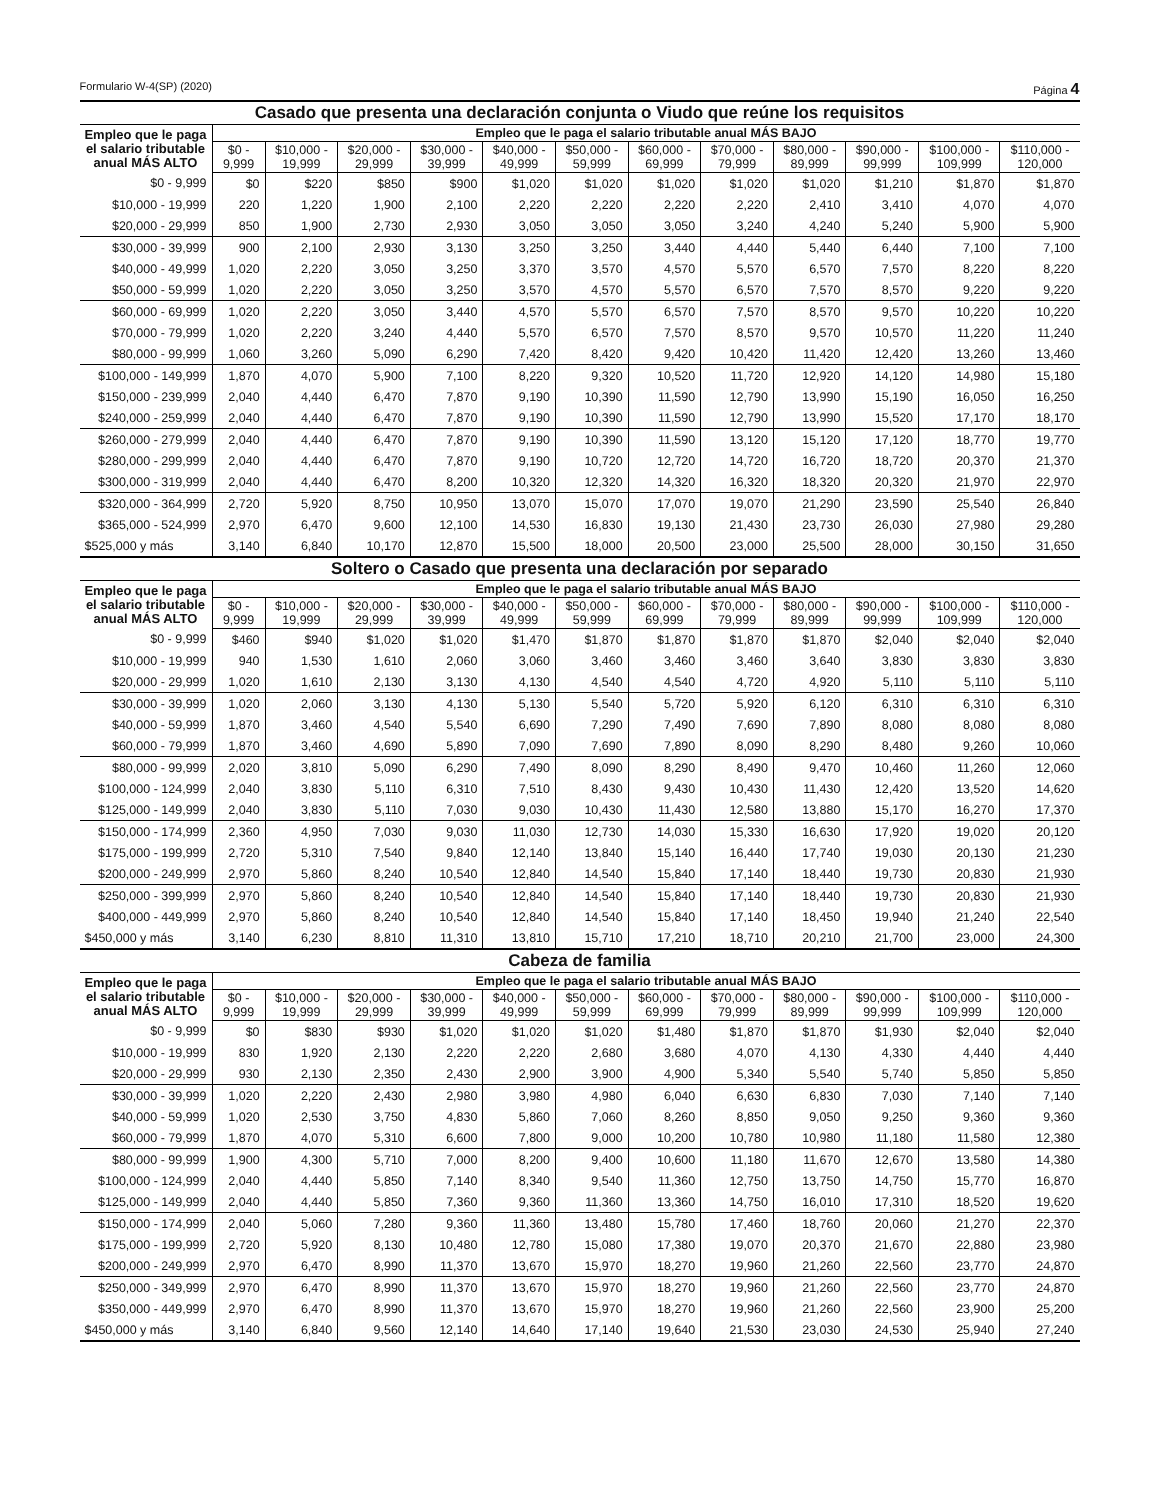Formulario W-4(SP) (2020) Página 4
Casado que presenta una declaración conjunta o Viudo que reúne los requisitos
| Empleo que le paga el salario tributable anual MÁS ALTO | Empleo que le paga el salario tributable anual MÁS BAJO | | | | | | | | | | | |
| --- | --- | --- | --- | --- | --- | --- | --- | --- | --- | --- | --- | --- |
| | $0 - 9,999 | $10,000 - 19,999 | $20,000 - 29,999 | $30,000 - 39,999 | $40,000 - 49,999 | $50,000 - 59,999 | $60,000 - 69,999 | $70,000 - 79,999 | $80,000 - 89,999 | $90,000 - 99,999 | $100,000 - 109,999 | $110,000 - 120,000 |
| $0 - 9,999 | $0 | $220 | $850 | $900 | $1,020 | $1,020 | $1,020 | $1,020 | $1,020 | $1,210 | $1,870 | $1,870 |
| $10,000 - 19,999 | 220 | 1,220 | 1,900 | 2,100 | 2,220 | 2,220 | 2,220 | 2,220 | 2,410 | 3,410 | 4,070 | 4,070 |
| $20,000 - 29,999 | 850 | 1,900 | 2,730 | 2,930 | 3,050 | 3,050 | 3,050 | 3,240 | 4,240 | 5,240 | 5,900 | 5,900 |
| $30,000 - 39,999 | 900 | 2,100 | 2,930 | 3,130 | 3,250 | 3,250 | 3,440 | 4,440 | 5,440 | 6,440 | 7,100 | 7,100 |
| $40,000 - 49,999 | 1,020 | 2,220 | 3,050 | 3,250 | 3,370 | 3,570 | 4,570 | 5,570 | 6,570 | 7,570 | 8,220 | 8,220 |
| $50,000 - 59,999 | 1,020 | 2,220 | 3,050 | 3,250 | 3,570 | 4,570 | 5,570 | 6,570 | 7,570 | 8,570 | 9,220 | 9,220 |
| $60,000 - 69,999 | 1,020 | 2,220 | 3,050 | 3,440 | 4,570 | 5,570 | 6,570 | 7,570 | 8,570 | 9,570 | 10,220 | 10,220 |
| $70,000 - 79,999 | 1,020 | 2,220 | 3,240 | 4,440 | 5,570 | 6,570 | 7,570 | 8,570 | 9,570 | 10,570 | 11,220 | 11,240 |
| $80,000 - 99,999 | 1,060 | 3,260 | 5,090 | 6,290 | 7,420 | 8,420 | 9,420 | 10,420 | 11,420 | 12,420 | 13,260 | 13,460 |
| $100,000 - 149,999 | 1,870 | 4,070 | 5,900 | 7,100 | 8,220 | 9,320 | 10,520 | 11,720 | 12,920 | 14,120 | 14,980 | 15,180 |
| $150,000 - 239,999 | 2,040 | 4,440 | 6,470 | 7,870 | 9,190 | 10,390 | 11,590 | 12,790 | 13,990 | 15,190 | 16,050 | 16,250 |
| $240,000 - 259,999 | 2,040 | 4,440 | 6,470 | 7,870 | 9,190 | 10,390 | 11,590 | 12,790 | 13,990 | 15,520 | 17,170 | 18,170 |
| $260,000 - 279,999 | 2,040 | 4,440 | 6,470 | 7,870 | 9,190 | 10,390 | 11,590 | 13,120 | 15,120 | 17,120 | 18,770 | 19,770 |
| $280,000 - 299,999 | 2,040 | 4,440 | 6,470 | 7,870 | 9,190 | 10,720 | 12,720 | 14,720 | 16,720 | 18,720 | 20,370 | 21,370 |
| $300,000 - 319,999 | 2,040 | 4,440 | 6,470 | 8,200 | 10,320 | 12,320 | 14,320 | 16,320 | 18,320 | 20,320 | 21,970 | 22,970 |
| $320,000 - 364,999 | 2,720 | 5,920 | 8,750 | 10,950 | 13,070 | 15,070 | 17,070 | 19,070 | 21,290 | 23,590 | 25,540 | 26,840 |
| $365,000 - 524,999 | 2,970 | 6,470 | 9,600 | 12,100 | 14,530 | 16,830 | 19,130 | 21,430 | 23,730 | 26,030 | 27,980 | 29,280 |
| $525,000 y más | 3,140 | 6,840 | 10,170 | 12,870 | 15,500 | 18,000 | 20,500 | 23,000 | 25,500 | 28,000 | 30,150 | 31,650 |
Soltero o Casado que presenta una declaración por separado
| Empleo que le paga el salario tributable anual MÁS ALTO | Empleo que le paga el salario tributable anual MÁS BAJO | | | | | | | | | | | |
| --- | --- | --- | --- | --- | --- | --- | --- | --- | --- | --- | --- | --- |
| | $0 - 9,999 | $10,000 - 19,999 | $20,000 - 29,999 | $30,000 - 39,999 | $40,000 - 49,999 | $50,000 - 59,999 | $60,000 - 69,999 | $70,000 - 79,999 | $80,000 - 89,999 | $90,000 - 99,999 | $100,000 - 109,999 | $110,000 - 120,000 |
| $0 - 9,999 | $460 | $940 | $1,020 | $1,020 | $1,470 | $1,870 | $1,870 | $1,870 | $1,870 | $2,040 | $2,040 | $2,040 |
| $10,000 - 19,999 | 940 | 1,530 | 1,610 | 2,060 | 3,060 | 3,460 | 3,460 | 3,460 | 3,640 | 3,830 | 3,830 | 3,830 |
| $20,000 - 29,999 | 1,020 | 1,610 | 2,130 | 3,130 | 4,130 | 4,540 | 4,540 | 4,720 | 4,920 | 5,110 | 5,110 | 5,110 |
| $30,000 - 39,999 | 1,020 | 2,060 | 3,130 | 4,130 | 5,130 | 5,540 | 5,720 | 5,920 | 6,120 | 6,310 | 6,310 | 6,310 |
| $40,000 - 59,999 | 1,870 | 3,460 | 4,540 | 5,540 | 6,690 | 7,290 | 7,490 | 7,690 | 7,890 | 8,080 | 8,080 | 8,080 |
| $60,000 - 79,999 | 1,870 | 3,460 | 4,690 | 5,890 | 7,090 | 7,690 | 7,890 | 8,090 | 8,290 | 8,480 | 9,260 | 10,060 |
| $80,000 - 99,999 | 2,020 | 3,810 | 5,090 | 6,290 | 7,490 | 8,090 | 8,290 | 8,490 | 9,470 | 10,460 | 11,260 | 12,060 |
| $100,000 - 124,999 | 2,040 | 3,830 | 5,110 | 6,310 | 7,510 | 8,430 | 9,430 | 10,430 | 11,430 | 12,420 | 13,520 | 14,620 |
| $125,000 - 149,999 | 2,040 | 3,830 | 5,110 | 7,030 | 9,030 | 10,430 | 11,430 | 12,580 | 13,880 | 15,170 | 16,270 | 17,370 |
| $150,000 - 174,999 | 2,360 | 4,950 | 7,030 | 9,030 | 11,030 | 12,730 | 14,030 | 15,330 | 16,630 | 17,920 | 19,020 | 20,120 |
| $175,000 - 199,999 | 2,720 | 5,310 | 7,540 | 9,840 | 12,140 | 13,840 | 15,140 | 16,440 | 17,740 | 19,030 | 20,130 | 21,230 |
| $200,000 - 249,999 | 2,970 | 5,860 | 8,240 | 10,540 | 12,840 | 14,540 | 15,840 | 17,140 | 18,440 | 19,730 | 20,830 | 21,930 |
| $250,000 - 399,999 | 2,970 | 5,860 | 8,240 | 10,540 | 12,840 | 14,540 | 15,840 | 17,140 | 18,440 | 19,730 | 20,830 | 21,930 |
| $400,000 - 449,999 | 2,970 | 5,860 | 8,240 | 10,540 | 12,840 | 14,540 | 15,840 | 17,140 | 18,450 | 19,940 | 21,240 | 22,540 |
| $450,000 y más | 3,140 | 6,230 | 8,810 | 11,310 | 13,810 | 15,710 | 17,210 | 18,710 | 20,210 | 21,700 | 23,000 | 24,300 |
Cabeza de familia
| Empleo que le paga el salario tributable anual MÁS ALTO | Empleo que le paga el salario tributable anual MÁS BAJO | | | | | | | | | | | |
| --- | --- | --- | --- | --- | --- | --- | --- | --- | --- | --- | --- | --- |
| | $0 - 9,999 | $10,000 - 19,999 | $20,000 - 29,999 | $30,000 - 39,999 | $40,000 - 49,999 | $50,000 - 59,999 | $60,000 - 69,999 | $70,000 - 79,999 | $80,000 - 89,999 | $90,000 - 99,999 | $100,000 - 109,999 | $110,000 - 120,000 |
| $0 - 9,999 | $0 | $830 | $930 | $1,020 | $1,020 | $1,020 | $1,480 | $1,870 | $1,870 | $1,930 | $2,040 | $2,040 |
| $10,000 - 19,999 | 830 | 1,920 | 2,130 | 2,220 | 2,220 | 2,680 | 3,680 | 4,070 | 4,130 | 4,330 | 4,440 | 4,440 |
| $20,000 - 29,999 | 930 | 2,130 | 2,350 | 2,430 | 2,900 | 3,900 | 4,900 | 5,340 | 5,540 | 5,740 | 5,850 | 5,850 |
| $30,000 - 39,999 | 1,020 | 2,220 | 2,430 | 2,980 | 3,980 | 4,980 | 6,040 | 6,630 | 6,830 | 7,030 | 7,140 | 7,140 |
| $40,000 - 59,999 | 1,020 | 2,530 | 3,750 | 4,830 | 5,860 | 7,060 | 8,260 | 8,850 | 9,050 | 9,250 | 9,360 | 9,360 |
| $60,000 - 79,999 | 1,870 | 4,070 | 5,310 | 6,600 | 7,800 | 9,000 | 10,200 | 10,780 | 10,980 | 11,180 | 11,580 | 12,380 |
| $80,000 - 99,999 | 1,900 | 4,300 | 5,710 | 7,000 | 8,200 | 9,400 | 10,600 | 11,180 | 11,670 | 12,670 | 13,580 | 14,380 |
| $100,000 - 124,999 | 2,040 | 4,440 | 5,850 | 7,140 | 8,340 | 9,540 | 11,360 | 12,750 | 13,750 | 14,750 | 15,770 | 16,870 |
| $125,000 - 149,999 | 2,040 | 4,440 | 5,850 | 7,360 | 9,360 | 11,360 | 13,360 | 14,750 | 16,010 | 17,310 | 18,520 | 19,620 |
| $150,000 - 174,999 | 2,040 | 5,060 | 7,280 | 9,360 | 11,360 | 13,480 | 15,780 | 17,460 | 18,760 | 20,060 | 21,270 | 22,370 |
| $175,000 - 199,999 | 2,720 | 5,920 | 8,130 | 10,480 | 12,780 | 15,080 | 17,380 | 19,070 | 20,370 | 21,670 | 22,880 | 23,980 |
| $200,000 - 249,999 | 2,970 | 6,470 | 8,990 | 11,370 | 13,670 | 15,970 | 18,270 | 19,960 | 21,260 | 22,560 | 23,770 | 24,870 |
| $250,000 - 349,999 | 2,970 | 6,470 | 8,990 | 11,370 | 13,670 | 15,970 | 18,270 | 19,960 | 21,260 | 22,560 | 23,770 | 24,870 |
| $350,000 - 449,999 | 2,970 | 6,470 | 8,990 | 11,370 | 13,670 | 15,970 | 18,270 | 19,960 | 21,260 | 22,560 | 23,900 | 25,200 |
| $450,000 y más | 3,140 | 6,840 | 9,560 | 12,140 | 14,640 | 17,140 | 19,640 | 21,530 | 23,030 | 24,530 | 25,940 | 27,240 |